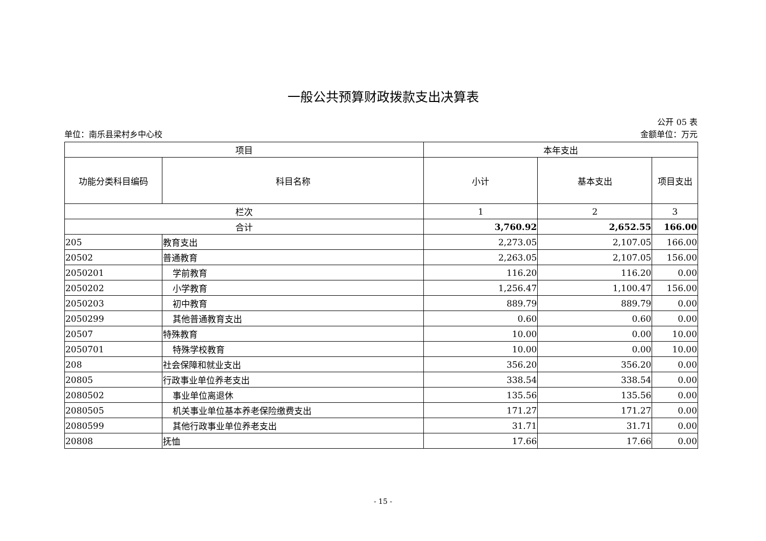一般公共预算财政拨款支出决算表
公开 05 表
单位：南乐县梁村乡中心校 金额单位：万元
| 项目 | | 本年支出 | | |
| --- | --- | --- | --- | --- |
| 功能分类科目编码 | 科目名称 | 小计 | 基本支出 | 项目支出 |
| 栏次 | | 1 | 2 | 3 |
| 合计 | | 3,760.92 | 2,652.55 | 166.00 |
| 205 | 教育支出 | 2,273.05 | 2,107.05 | 166.00 |
| 20502 | 普通教育 | 2,263.05 | 2,107.05 | 156.00 |
| 2050201 | 学前教育 | 116.20 | 116.20 | 0.00 |
| 2050202 | 小学教育 | 1,256.47 | 1,100.47 | 156.00 |
| 2050203 | 初中教育 | 889.79 | 889.79 | 0.00 |
| 2050299 | 其他普通教育支出 | 0.60 | 0.60 | 0.00 |
| 20507 | 特殊教育 | 10.00 | 0.00 | 10.00 |
| 2050701 | 特殊学校教育 | 10.00 | 0.00 | 10.00 |
| 208 | 社会保障和就业支出 | 356.20 | 356.20 | 0.00 |
| 20805 | 行政事业单位养老支出 | 338.54 | 338.54 | 0.00 |
| 2080502 | 事业单位离退休 | 135.56 | 135.56 | 0.00 |
| 2080505 | 机关事业单位基本养老保险缴费支出 | 171.27 | 171.27 | 0.00 |
| 2080599 | 其他行政事业单位养老支出 | 31.71 | 31.71 | 0.00 |
| 20808 | 抚恤 | 17.66 | 17.66 | 0.00 |
- 15 -